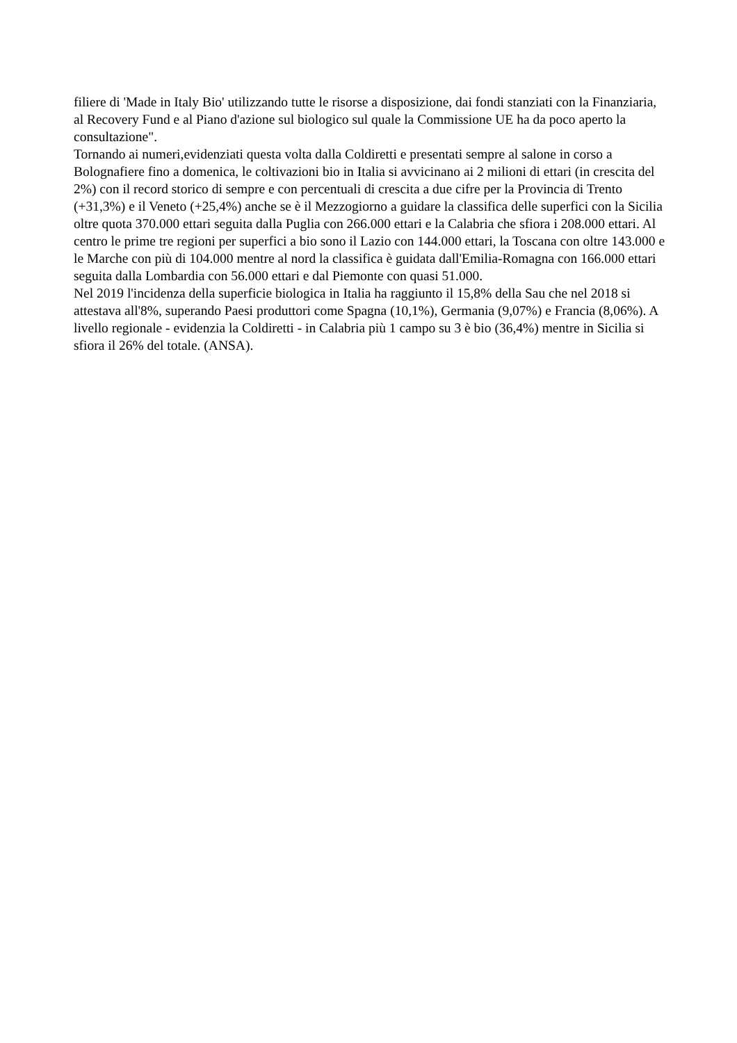filiere di 'Made in Italy Bio' utilizzando tutte le risorse a disposizione, dai fondi stanziati con la Finanziaria, al Recovery Fund e al Piano d'azione sul biologico sul quale la Commissione UE ha da poco aperto la consultazione".
Tornando ai numeri,evidenziati questa volta dalla Coldiretti e presentati sempre al salone in corso a Bolognafiere fino a domenica, le coltivazioni bio in Italia si avvicinano ai 2 milioni di ettari (in crescita del 2%) con il record storico di sempre e con percentuali di crescita a due cifre per la Provincia di Trento (+31,3%) e il Veneto (+25,4%) anche se è il Mezzogiorno a guidare la classifica delle superfici con la Sicilia oltre quota 370.000 ettari seguita dalla Puglia con 266.000 ettari e la Calabria che sfiora i 208.000 ettari. Al centro le prime tre regioni per superfici a bio sono il Lazio con 144.000 ettari, la Toscana con oltre 143.000 e le Marche con più di 104.000 mentre al nord la classifica è guidata dall'Emilia-Romagna con 166.000 ettari seguita dalla Lombardia con 56.000 ettari e dal Piemonte con quasi 51.000.
Nel 2019 l'incidenza della superficie biologica in Italia ha raggiunto il 15,8% della Sau che nel 2018 si attestava all'8%, superando Paesi produttori come Spagna (10,1%), Germania (9,07%) e Francia (8,06%). A livello regionale - evidenzia la Coldiretti - in Calabria più 1 campo su 3 è bio (36,4%) mentre in Sicilia si sfiora il 26% del totale. (ANSA).